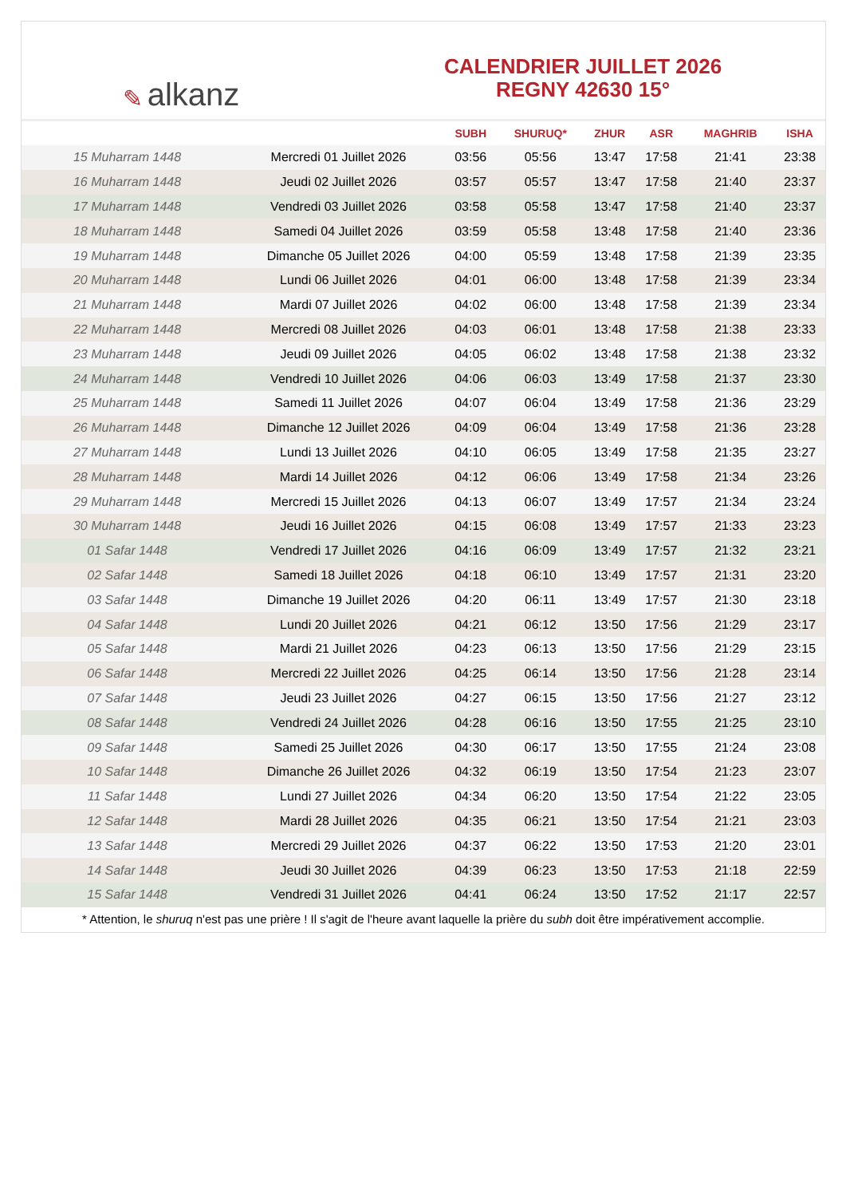✎ alkanz
CALENDRIER JUILLET 2026
REGNY 42630 15°
| | | SUBH | SHURUQ* | ZHUR | ASR | MAGHRIB | ISHA |
| --- | --- | --- | --- | --- | --- | --- | --- |
| 15 Muharram 1448 | Mercredi 01 Juillet 2026 | 03:56 | 05:56 | 13:47 | 17:58 | 21:41 | 23:38 |
| 16 Muharram 1448 | Jeudi 02 Juillet 2026 | 03:57 | 05:57 | 13:47 | 17:58 | 21:40 | 23:37 |
| 17 Muharram 1448 | Vendredi 03 Juillet 2026 | 03:58 | 05:58 | 13:47 | 17:58 | 21:40 | 23:37 |
| 18 Muharram 1448 | Samedi 04 Juillet 2026 | 03:59 | 05:58 | 13:48 | 17:58 | 21:40 | 23:36 |
| 19 Muharram 1448 | Dimanche 05 Juillet 2026 | 04:00 | 05:59 | 13:48 | 17:58 | 21:39 | 23:35 |
| 20 Muharram 1448 | Lundi 06 Juillet 2026 | 04:01 | 06:00 | 13:48 | 17:58 | 21:39 | 23:34 |
| 21 Muharram 1448 | Mardi 07 Juillet 2026 | 04:02 | 06:00 | 13:48 | 17:58 | 21:39 | 23:34 |
| 22 Muharram 1448 | Mercredi 08 Juillet 2026 | 04:03 | 06:01 | 13:48 | 17:58 | 21:38 | 23:33 |
| 23 Muharram 1448 | Jeudi 09 Juillet 2026 | 04:05 | 06:02 | 13:48 | 17:58 | 21:38 | 23:32 |
| 24 Muharram 1448 | Vendredi 10 Juillet 2026 | 04:06 | 06:03 | 13:49 | 17:58 | 21:37 | 23:30 |
| 25 Muharram 1448 | Samedi 11 Juillet 2026 | 04:07 | 06:04 | 13:49 | 17:58 | 21:36 | 23:29 |
| 26 Muharram 1448 | Dimanche 12 Juillet 2026 | 04:09 | 06:04 | 13:49 | 17:58 | 21:36 | 23:28 |
| 27 Muharram 1448 | Lundi 13 Juillet 2026 | 04:10 | 06:05 | 13:49 | 17:58 | 21:35 | 23:27 |
| 28 Muharram 1448 | Mardi 14 Juillet 2026 | 04:12 | 06:06 | 13:49 | 17:58 | 21:34 | 23:26 |
| 29 Muharram 1448 | Mercredi 15 Juillet 2026 | 04:13 | 06:07 | 13:49 | 17:57 | 21:34 | 23:24 |
| 30 Muharram 1448 | Jeudi 16 Juillet 2026 | 04:15 | 06:08 | 13:49 | 17:57 | 21:33 | 23:23 |
| 01 Safar 1448 | Vendredi 17 Juillet 2026 | 04:16 | 06:09 | 13:49 | 17:57 | 21:32 | 23:21 |
| 02 Safar 1448 | Samedi 18 Juillet 2026 | 04:18 | 06:10 | 13:49 | 17:57 | 21:31 | 23:20 |
| 03 Safar 1448 | Dimanche 19 Juillet 2026 | 04:20 | 06:11 | 13:49 | 17:57 | 21:30 | 23:18 |
| 04 Safar 1448 | Lundi 20 Juillet 2026 | 04:21 | 06:12 | 13:50 | 17:56 | 21:29 | 23:17 |
| 05 Safar 1448 | Mardi 21 Juillet 2026 | 04:23 | 06:13 | 13:50 | 17:56 | 21:29 | 23:15 |
| 06 Safar 1448 | Mercredi 22 Juillet 2026 | 04:25 | 06:14 | 13:50 | 17:56 | 21:28 | 23:14 |
| 07 Safar 1448 | Jeudi 23 Juillet 2026 | 04:27 | 06:15 | 13:50 | 17:56 | 21:27 | 23:12 |
| 08 Safar 1448 | Vendredi 24 Juillet 2026 | 04:28 | 06:16 | 13:50 | 17:55 | 21:25 | 23:10 |
| 09 Safar 1448 | Samedi 25 Juillet 2026 | 04:30 | 06:17 | 13:50 | 17:55 | 21:24 | 23:08 |
| 10 Safar 1448 | Dimanche 26 Juillet 2026 | 04:32 | 06:19 | 13:50 | 17:54 | 21:23 | 23:07 |
| 11 Safar 1448 | Lundi 27 Juillet 2026 | 04:34 | 06:20 | 13:50 | 17:54 | 21:22 | 23:05 |
| 12 Safar 1448 | Mardi 28 Juillet 2026 | 04:35 | 06:21 | 13:50 | 17:54 | 21:21 | 23:03 |
| 13 Safar 1448 | Mercredi 29 Juillet 2026 | 04:37 | 06:22 | 13:50 | 17:53 | 21:20 | 23:01 |
| 14 Safar 1448 | Jeudi 30 Juillet 2026 | 04:39 | 06:23 | 13:50 | 17:53 | 21:18 | 22:59 |
| 15 Safar 1448 | Vendredi 31 Juillet 2026 | 04:41 | 06:24 | 13:50 | 17:52 | 21:17 | 22:57 |
* Attention, le shuruq n'est pas une prière ! Il s'agit de l'heure avant laquelle la prière du subh doit être impérativement accomplie.